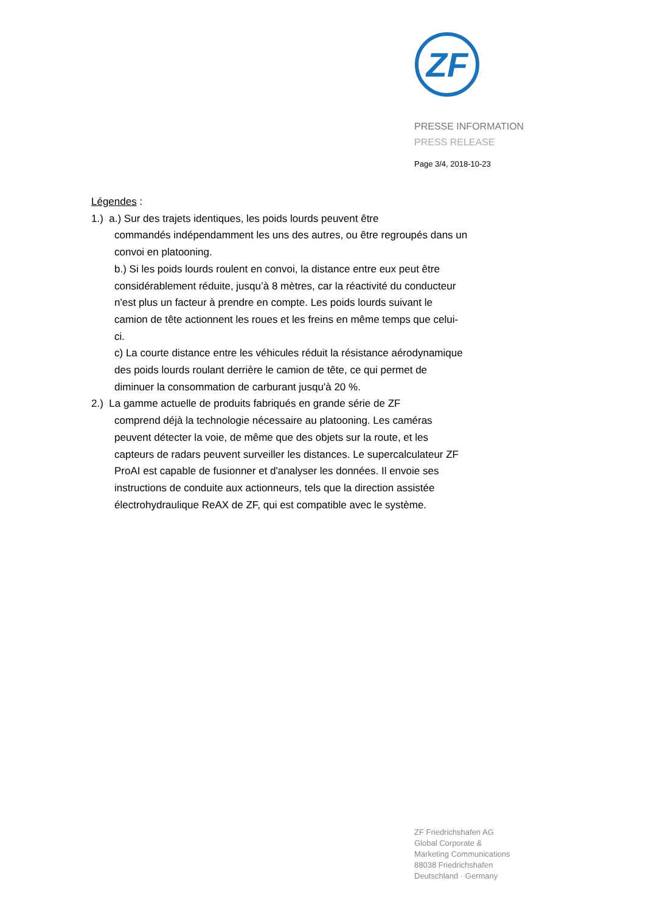ZF
PRESSE INFORMATION
PRESS RELEASE
Page 3/4, 2018-10-23
Légendes :
1.) a.) Sur des trajets identiques, les poids lourds peuvent être
commandés indépendamment les uns des autres, ou être regroupés dans un convoi en platooning.
b.) Si les poids lourds roulent en convoi, la distance entre eux peut être considérablement réduite, jusqu’à 8 mètres, car la réactivité du conducteur n'est plus un facteur à prendre en compte. Les poids lourds suivant le camion de tête actionnent les roues et les freins en même temps que celui-ci.
c) La courte distance entre les véhicules réduit la résistance aérodynamique des poids lourds roulant derrière le camion de tête, ce qui permet de diminuer la consommation de carburant jusqu'à 20 %.
2.) La gamme actuelle de produits fabriqués en grande série de ZF
comprend déjà la technologie nécessaire au platooning. Les caméras peuvent détecter la voie, de même que des objets sur la route, et les capteurs de radars peuvent surveiller les distances. Le supercalculateur ZF ProAI est capable de fusionner et d'analyser les données. Il envoie ses instructions de conduite aux actionneurs, tels que la direction assistée électrohydraulique ReAX de ZF, qui est compatible avec le système.
ZF Friedrichshafen AG
Global Corporate &
Marketing Communications
88038 Friedrichshafen
Deutschland · Germany